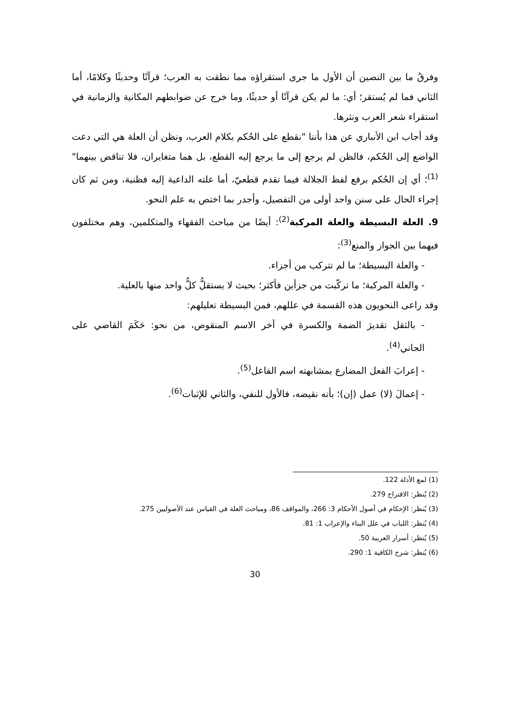وفرقُ ما بين النصين أن الأول ما جرى استقراؤه مما نطقت به العرب؛ قرآنًا وحديثًا وكلامًا، أما الثاني فما لم يُستقر؛ أي: ما لم يكن قرآنًا أو حديثًا، وما خرج عن ضوابطهم المكانية والزمانية في استقراء شعر العرب ونثرها.
وقد أجاب ابن الأنباري عن هذا بأننا "نقطع على الحُكم بكلام العرب، ونظن أن العلة هي التي دعت الواضع إلى الحُكم، فالظن لم يرجع إلى ما يرجع إليه القطع، بل هما متغايران، فلا تناقض بينهما"<sup>(1)</sup>؛ أي إن الحُكم برفع لفظ الجلالة فيما تقدم قطعيّ، أما علته الداعية إليه فظنية، ومن ثم كان إجراء الحال على سنن واحد أولى من التفصيل، وأجدر بما اختص به علم النحو.
9. العلة البسيطة والعلة المركبة<sup>(2)</sup>: أيضًا من مباحث الفقهاء والمتكلمين، وهم مختلفون فيهما بين الجواز والمنع<sup>(3)</sup>:
- والعلة البسيطة؛ ما لم تتركب من أجزاء.
- والعلة المركبة؛ ما تركّبت من جزأين فأكثر؛ بحيث لا يستقلُّ كلُّ واحد منها بالعلية.
وقد راعى النحويون هذه القسمة في عللهم، فمن البسيطة تعليلهم:
- بالثقل تقديرَ الضمة والكسرة في آخر الاسم المنقوص، من نحو: حَكَمَ القاضي على الجاني<sup>(4)</sup>.
- إعرابَ الفعل المضارع بمشابهته اسم الفاعل<sup>(5)</sup>.
- إعمالَ (لا) عمل (إن)؛ بأنه نقيضه، فالأول للنفي، والثاني للإثبات<sup>(6)</sup>.
(1) لمع الأدلة 122.
(2) يُنظر: الاقتراح 279.
(3) يُنظر: الإحكام في أصول الأحكام 3: 266، والمواقف 86، ومباحث العلة في القياس عند الأصوليين 275.
(4) يُنظر: اللباب في علل البناء والإعراب 1: 81.
(5) يُنظر: أسرار العربية 50.
(6) يُنظر: شرح الكافية 1: 290.
30